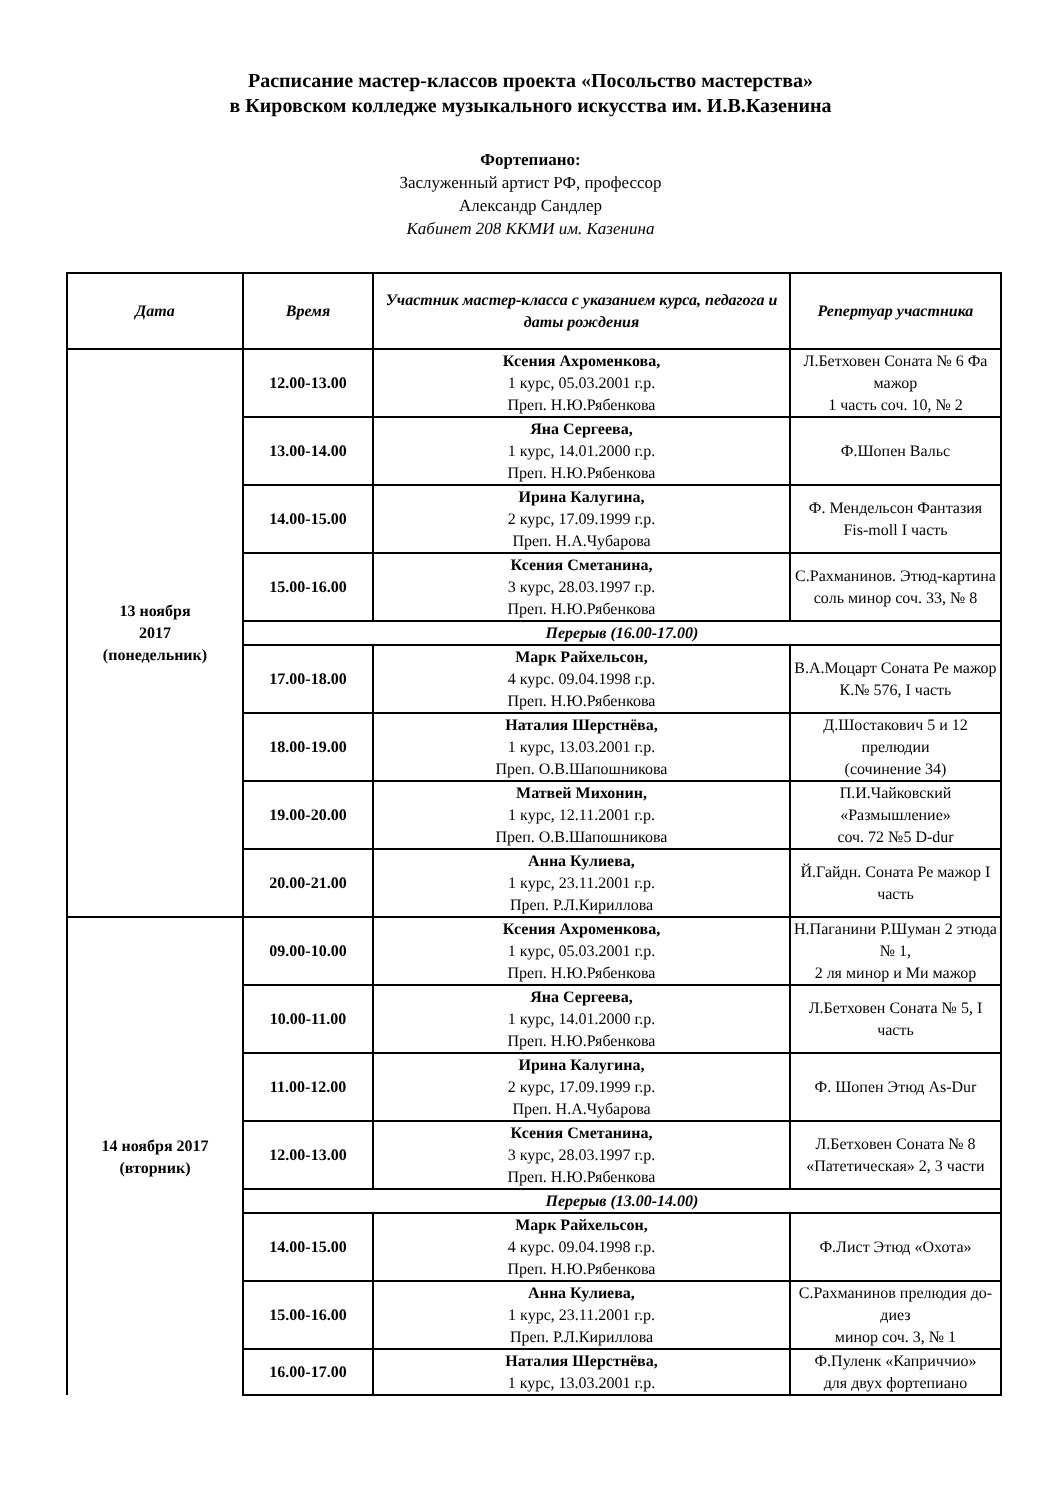Расписание мастер-классов проекта «Посольство мастерства»
в Кировском колледже музыкального искусства им. И.В.Казенина
Фортепиано:
Заслуженный артист РФ, профессор
Александр Сандлер
Кабинет 208 ККМИ им. Казенина
| Дата | Время | Участник мастер-класса с указанием курса, педагога и даты рождения | Репертуар участника |
| --- | --- | --- | --- |
| 13 ноября 2017 (понедельник) | 12.00-13.00 | Ксения Ахроменкова, 1 курс, 05.03.2001 г.р. Преп. Н.Ю.Рябенкова | Л.Бетховен Соната № 6 Фа мажор 1 часть соч. 10, № 2 |
| | 13.00-14.00 | Яна Сергеева, 1 курс, 14.01.2000 г.р. Преп. Н.Ю.Рябенкова | Ф.Шопен Вальс |
| | 14.00-15.00 | Ирина Калугина, 2 курс, 17.09.1999 г.р. Преп. Н.А.Чубарова | Ф. Мендельсон Фантазия Fis-moll I часть |
| | 15.00-16.00 | Ксения Сметанина, 3 курс, 28.03.1997 г.р. Преп. Н.Ю.Рябенкова | С.Рахманинов. Этюд-картина соль минор соч. 33, № 8 |
| | Перерыв (16.00-17.00) | | |
| | 17.00-18.00 | Марк Райхельсон, 4 курс. 09.04.1998 г.р. Преп. Н.Ю.Рябенкова | В.А.Моцарт Соната Ре мажор К.№ 576, I часть |
| | 18.00-19.00 | Наталия Шерстнёва, 1 курс, 13.03.2001 г.р. Преп. О.В.Шапошникова | Д.Шостакович 5 и 12 прелюдии (сочинение 34) |
| | 19.00-20.00 | Матвей Михонин, 1 курс, 12.11.2001 г.р. Преп. О.В.Шапошникова | П.И.Чайковский «Размышление» соч. 72 №5 D-dur |
| | 20.00-21.00 | Анна Кулиева, 1 курс, 23.11.2001 г.р. Преп. Р.Л.Кириллова | Й.Гайдн. Соната Ре мажор I часть |
| 14 ноября 2017 (вторник) | 09.00-10.00 | Ксения Ахроменкова, 1 курс, 05.03.2001 г.р. Преп. Н.Ю.Рябенкова | Н.Паганини Р.Шуман 2 этюда № 1, 2 ля минор и Ми мажор |
| | 10.00-11.00 | Яна Сергеева, 1 курс, 14.01.2000 г.р. Преп. Н.Ю.Рябенкова | Л.Бетховен Соната № 5, I часть |
| | 11.00-12.00 | Ирина Калугина, 2 курс, 17.09.1999 г.р. Преп. Н.А.Чубарова | Ф. Шопен Этюд As-Dur |
| | 12.00-13.00 | Ксения Сметанина, 3 курс, 28.03.1997 г.р. Преп. Н.Ю.Рябенкова | Л.Бетховен Соната № 8 «Патетическая» 2, 3 части |
| | Перерыв (13.00-14.00) | | |
| | 14.00-15.00 | Марк Райхельсон, 4 курс. 09.04.1998 г.р. Преп. Н.Ю.Рябенкова | Ф.Лист Этюд «Охота» |
| | 15.00-16.00 | Анна Кулиева, 1 курс, 23.11.2001 г.р. Преп. Р.Л.Кириллова | С.Рахманинов прелюдия до-диез минор соч. 3, № 1 |
| | 16.00-17.00 | Наталия Шерстнёва, 1 курс, 13.03.2001 г.р. | Ф.Пуленк «Каприччио» для двух фортепиано |